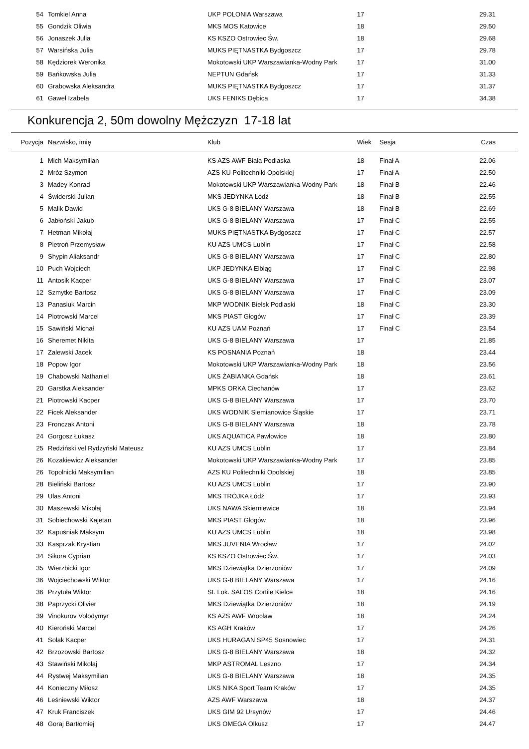| 54 | Tomkiel Anna | UKP POLONIA Warszawa | 17 | | 29.31 |
| 55 | Gondzik Oliwia | MKS MOS Katowice | 18 | | 29.50 |
| 56 | Jonaszek Julia | KS KSZO Ostrowiec Św. | 18 | | 29.68 |
| 57 | Warsińska Julia | MUKS PIĘTNASTKA Bydgoszcz | 17 | | 29.78 |
| 58 | Kędziorek Weronika | Mokotowski UKP Warszawianka-Wodny Park | 17 | | 31.00 |
| 59 | Bańkowska Julia | NEPTUN Gdańsk | 17 | | 31.33 |
| 60 | Grabowska Aleksandra | MUKS PIĘTNASTKA Bydgoszcz | 17 | | 31.37 |
| 61 | Gaweł Izabela | UKS FENIKS Dębica | 17 | | 34.38 |
Konkurencja 2, 50m dowolny Mężczyzn 17-18 lat
| Pozycja | Nazwisko, imię | Klub | Wiek | Sesja | Czas |
| --- | --- | --- | --- | --- | --- |
| 1 | Mich Maksymilian | KS AZS AWF Biała Podlaska | 18 | Finał A | 22.06 |
| 2 | Mróz Szymon | AZS KU Politechniki Opolskiej | 17 | Finał A | 22.50 |
| 3 | Madey Konrad | Mokotowski UKP Warszawianka-Wodny Park | 18 | Finał B | 22.46 |
| 4 | Świderski Julian | MKS JEDYNKA Łódź | 18 | Finał B | 22.55 |
| 5 | Malik Dawid | UKS G-8 BIELANY Warszawa | 18 | Finał B | 22.69 |
| 6 | Jabłoński Jakub | UKS G-8 BIELANY Warszawa | 17 | Finał C | 22.55 |
| 7 | Hetman Mikołaj | MUKS PIĘTNASTKA Bydgoszcz | 17 | Finał C | 22.57 |
| 8 | Pietroń Przemysław | KU AZS UMCS Lublin | 17 | Finał C | 22.58 |
| 9 | Shypin Aliaksandr | UKS G-8 BIELANY Warszawa | 17 | Finał C | 22.80 |
| 10 | Puch Wojciech | UKP JEDYNKA Elbląg | 17 | Finał C | 22.98 |
| 11 | Antosik Kacper | UKS G-8 BIELANY Warszawa | 17 | Finał C | 23.07 |
| 12 | Szmytke Bartosz | UKS G-8 BIELANY Warszawa | 17 | Finał C | 23.09 |
| 13 | Panasiuk Marcin | MKP WODNIK Bielsk Podlaski | 18 | Finał C | 23.30 |
| 14 | Piotrowski Marcel | MKS PIAST Głogów | 17 | Finał C | 23.39 |
| 15 | Sawiński Michał | KU AZS UAM Poznań | 17 | Finał C | 23.54 |
| 16 | Sheremet Nikita | UKS G-8 BIELANY Warszawa | 17 | | 21.85 |
| 17 | Zalewski Jacek | KS POSNANIA Poznań | 18 | | 23.44 |
| 18 | Popow Igor | Mokotowski UKP Warszawianka-Wodny Park | 18 | | 23.56 |
| 19 | Chabowski Nathaniel | UKS ŻABIANKA Gdańsk | 18 | | 23.61 |
| 20 | Garstka Aleksander | MPKS ORKA Ciechanów | 17 | | 23.62 |
| 21 | Piotrowski Kacper | UKS G-8 BIELANY Warszawa | 17 | | 23.70 |
| 22 | Ficek Aleksander | UKS WODNIK Siemianowice Śląskie | 17 | | 23.71 |
| 23 | Fronczak Antoni | UKS G-8 BIELANY Warszawa | 18 | | 23.78 |
| 24 | Gorgosz Łukasz | UKS AQUATICA Pawłowice | 18 | | 23.80 |
| 25 | Redziński vel Rydzyński Mateusz | KU AZS UMCS Lublin | 17 | | 23.84 |
| 26 | Kozakiewicz Aleksander | Mokotowski UKP Warszawianka-Wodny Park | 17 | | 23.85 |
| 26 | Topolnicki Maksymilian | AZS KU Politechniki Opolskiej | 18 | | 23.85 |
| 28 | Bieliński Bartosz | KU AZS UMCS Lublin | 17 | | 23.90 |
| 29 | Ulas Antoni | MKS TRÓJKA Łódź | 17 | | 23.93 |
| 30 | Maszewski Mikołaj | UKS NAWA Skierniewice | 18 | | 23.94 |
| 31 | Sobiechowski Kajetan | MKS PIAST Głogów | 18 | | 23.96 |
| 32 | Kapuśniak Maksym | KU AZS UMCS Lublin | 18 | | 23.98 |
| 33 | Kasprzak Krystian | MKS JUVENIA Wrocław | 17 | | 24.02 |
| 34 | Sikora Cyprian | KS KSZO Ostrowiec Św. | 17 | | 24.03 |
| 35 | Wierzbicki Igor | MKS Dziewiątka Dzierżoniów | 17 | | 24.09 |
| 36 | Wojciechowski Wiktor | UKS G-8 BIELANY Warszawa | 17 | | 24.16 |
| 36 | Przytuła Wiktor | St. Lok. SALOS Cortile Kielce | 18 | | 24.16 |
| 38 | Paprzycki Olivier | MKS Dziewiątka Dzierżoniów | 18 | | 24.19 |
| 39 | Vinokurov Volodymyr | KS AZS AWF Wrocław | 18 | | 24.24 |
| 40 | Kieroński Marcel | KS AGH Kraków | 17 | | 24.26 |
| 41 | Solak Kacper | UKS HURAGAN SP45 Sosnowiec | 17 | | 24.31 |
| 42 | Brzozowski Bartosz | UKS G-8 BIELANY Warszawa | 18 | | 24.32 |
| 43 | Stawiński Mikołaj | MKP ASTROMAL Leszno | 17 | | 24.34 |
| 44 | Rystwej Maksymilian | UKS G-8 BIELANY Warszawa | 18 | | 24.35 |
| 44 | Konieczny Miłosz | UKS NIKA Sport Team Kraków | 17 | | 24.35 |
| 46 | Leśniewski Wiktor | AZS AWF Warszawa | 18 | | 24.37 |
| 47 | Kruk Franciszek | UKS GIM 92 Ursynów | 17 | | 24.46 |
| 48 | Goraj Bartłomiej | UKS OMEGA Olkusz | 17 | | 24.47 |